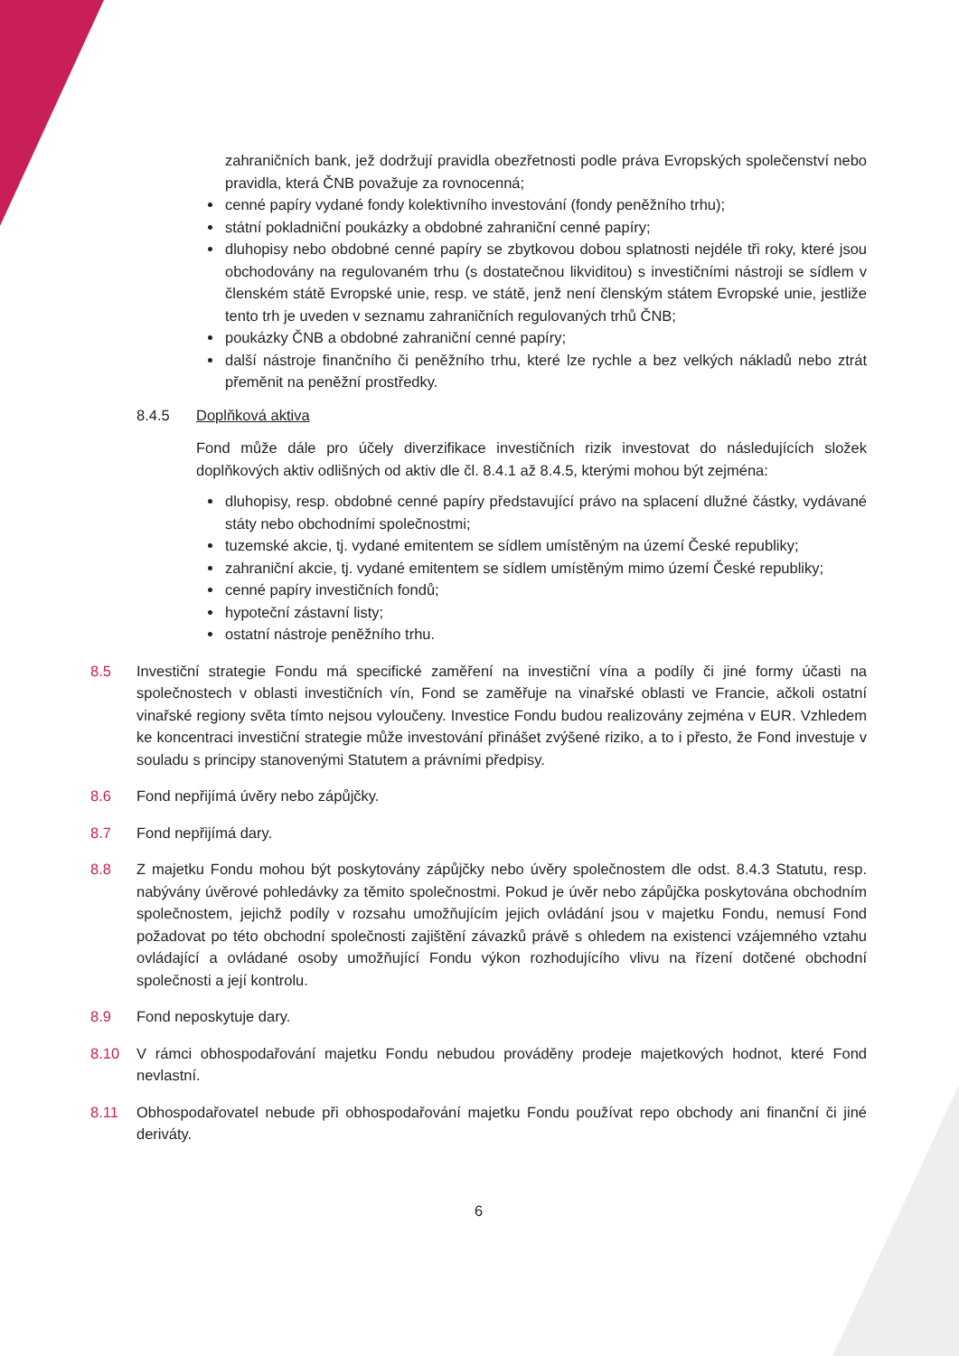zahraničních bank, jež dodržují pravidla obezřetnosti podle práva Evropských společenství nebo pravidla, která ČNB považuje za rovnocenná;
cenné papíry vydané fondy kolektivního investování (fondy peněžního trhu);
státní pokladniční poukázky a obdobné zahraniční cenné papíry;
dluhopisy nebo obdobné cenné papíry se zbytkovou dobou splatnosti nejdéle tři roky, které jsou obchodovány na regulovaném trhu (s dostatečnou likviditou) s investičními nástroji se sídlem v členském státě Evropské unie, resp. ve státě, jenž není členským státem Evropské unie, jestliže tento trh je uveden v seznamu zahraničních regulovaných trhů ČNB;
poukázky ČNB a obdobné zahraniční cenné papíry;
další nástroje finančního či peněžního trhu, které lze rychle a bez velkých nákladů nebo ztrát přeměnit na peněžní prostředky.
8.4.5 Doplňková aktiva
Fond může dále pro účely diverzifikace investičních rizik investovat do následujících složek doplňkových aktiv odlišných od aktiv dle čl. 8.4.1 až 8.4.5, kterými mohou být zejména:
dluhopisy, resp. obdobné cenné papíry představující právo na splacení dlužné částky, vydávané státy nebo obchodními společnostmi;
tuzemské akcie, tj. vydané emitentem se sídlem umístěným na území České republiky;
zahraniční akcie, tj. vydané emitentem se sídlem umístěným mimo území České republiky;
cenné papíry investičních fondů;
hypoteční zástavní listy;
ostatní nástroje peněžního trhu.
8.5 Investiční strategie Fondu má specifické zaměření na investiční vína a podíly či jiné formy účasti na společnostech v oblasti investičních vín, Fond se zaměřuje na vinařské oblasti ve Francie, ačkoli ostatní vinařské regiony světa tímto nejsou vyloučeny. Investice Fondu budou realizovány zejména v EUR. Vzhledem ke koncentraci investiční strategie může investování přinášet zvýšené riziko, a to i přesto, že Fond investuje v souladu s principy stanovenými Statutem a právními předpisy.
8.6 Fond nepřijímá úvěry nebo zápůjčky.
8.7 Fond nepřijímá dary.
8.8 Z majetku Fondu mohou být poskytovány zápůjčky nebo úvěry společnostem dle odst. 8.4.3 Statutu, resp. nabývány úvěrové pohledávky za těmito společnostmi. Pokud je úvěr nebo zápůjčka poskytována obchodním společnostem, jejichž podíly v rozsahu umožňujícím jejich ovládání jsou v majetku Fondu, nemusí Fond požadovat po této obchodní společnosti zajištění závazků právě s ohledem na existenci vzájemného vztahu ovládající a ovládané osoby umožňující Fondu výkon rozhodujícího vlivu na řízení dotčené obchodní společnosti a její kontrolu.
8.9 Fond neposkytuje dary.
8.10 V rámci obhospodařování majetku Fondu nebudou prováděny prodeje majetkových hodnot, které Fond nevlastní.
8.11 Obhospodařovatel nebude při obhospodařování majetku Fondu používat repo obchody ani finanční či jiné deriváty.
6